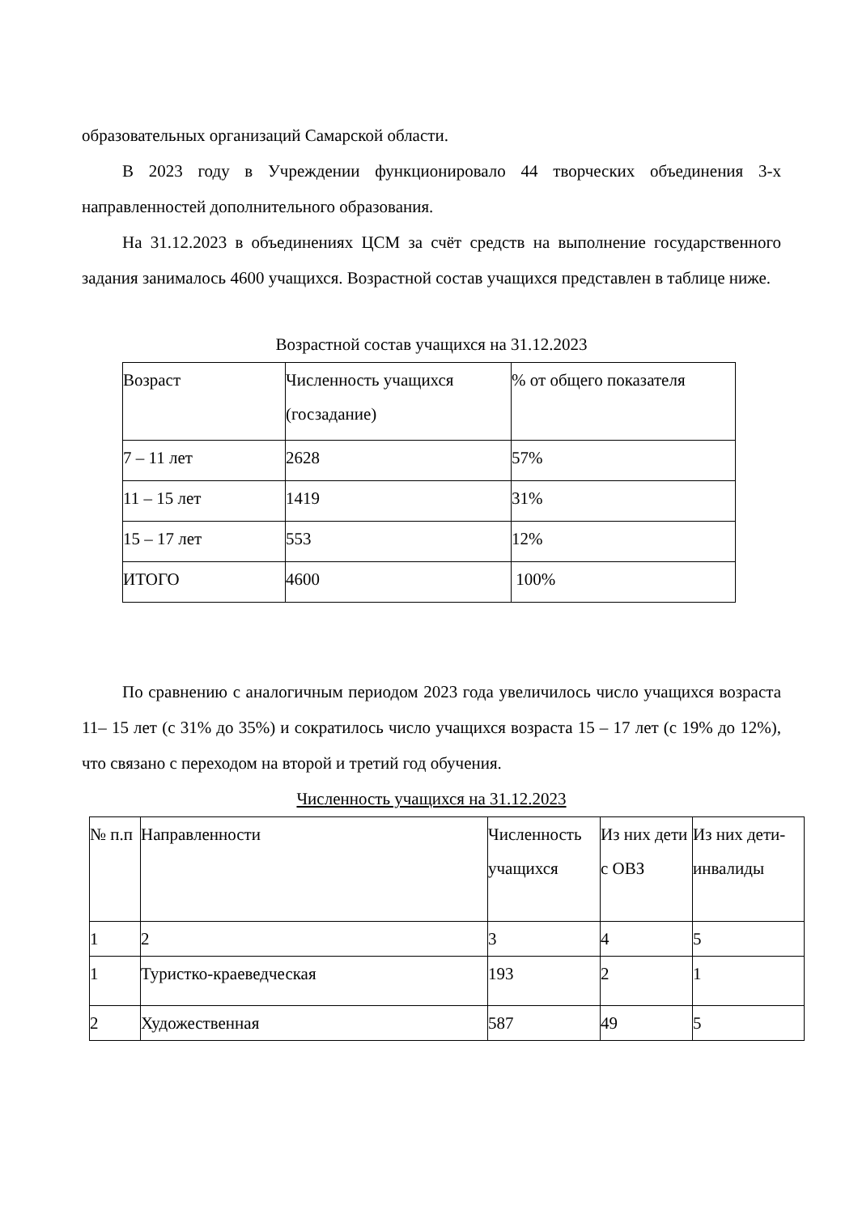образовательных организаций Самарской области.
В 2023 году в Учреждении функционировало 44 творческих объединения 3-х направленностей дополнительного образования.
На 31.12.2023 в объединениях ЦСМ за счёт средств на выполнение государственного задания занималось 4600 учащихся. Возрастной состав учащихся представлен в таблице ниже.
Возрастной состав учащихся на 31.12.2023
| Возраст | Численность учащихся (госзадание) | % от общего показателя |
| 7 – 11 лет | 2628 | 57% |
| 11 – 15 лет | 1419 | 31% |
| 15 – 17 лет | 553 | 12% |
| ИТОГО | 4600 | 100% |
По сравнению с аналогичным периодом 2023 года увеличилось число учащихся возраста 11– 15 лет (с 31% до 35%) и сократилось число учащихся возраста 15 – 17 лет (с 19% до 12%), что связано с переходом на второй и третий год обучения.
Численность учащихся на 31.12.2023
| № п.п | Направленности | Численность учащихся | Из них дети с ОВЗ | Из них дети-инвалиды |
| 1 | 2 | 3 | 4 | 5 |
| 1 | Туристко-краеведческая | 193 | 2 | 1 |
| 2 | Художественная | 587 | 49 | 5 |